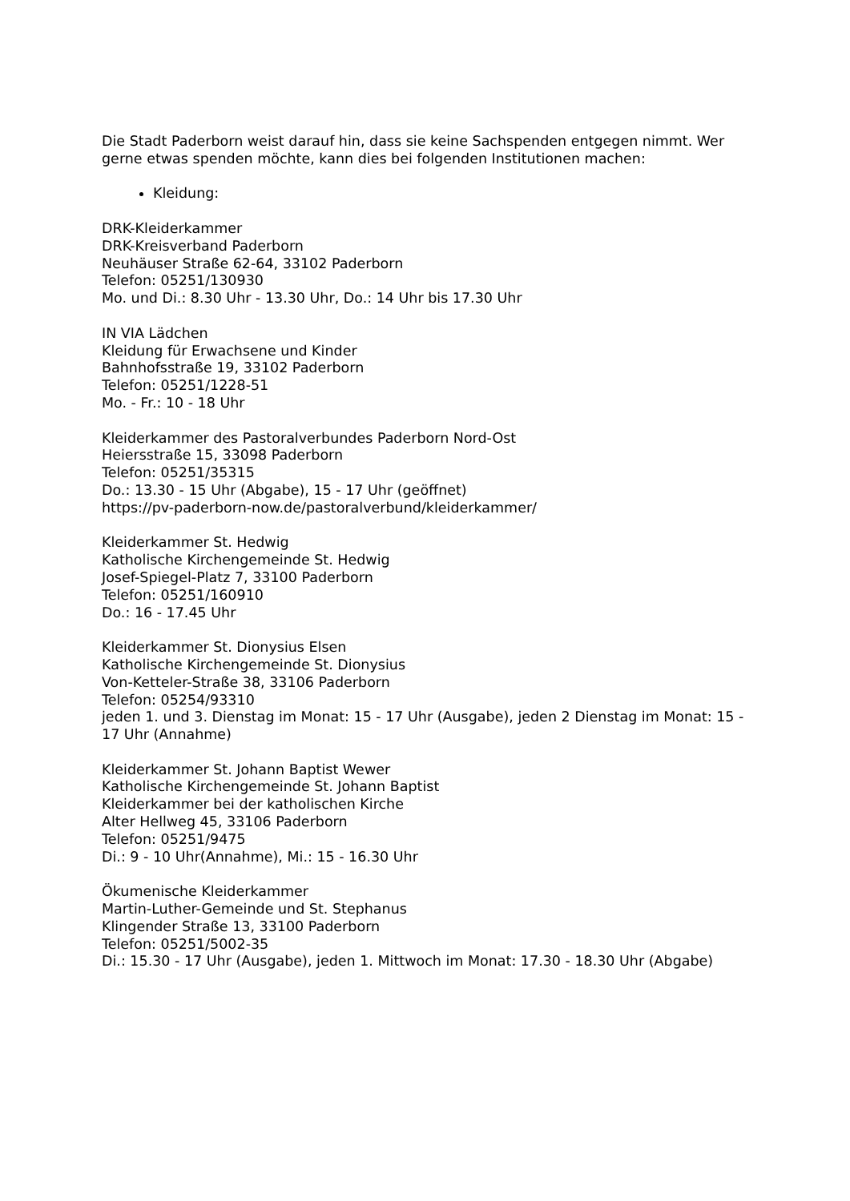Die Stadt Paderborn weist darauf hin, dass sie keine Sachspenden entgegen nimmt. Wer gerne etwas spenden möchte, kann dies bei folgenden Institutionen machen:
Kleidung:
DRK-Kleiderkammer
DRK-Kreisverband Paderborn
Neuhäuser Straße 62-64, 33102 Paderborn
Telefon: 05251/130930
Mo. und Di.: 8.30 Uhr - 13.30 Uhr, Do.: 14 Uhr bis 17.30 Uhr
IN VIA Lädchen
Kleidung für Erwachsene und Kinder
Bahnhofsstraße 19, 33102 Paderborn
Telefon: 05251/1228-51
Mo. - Fr.: 10 - 18 Uhr
Kleiderkammer des Pastoralverbundes Paderborn Nord-Ost
Heiersstraße 15, 33098 Paderborn
Telefon: 05251/35315
Do.: 13.30 - 15 Uhr (Abgabe), 15 - 17 Uhr (geöffnet)
https://pv-paderborn-now.de/pastoralverbund/kleiderkammer/
Kleiderkammer St. Hedwig
Katholische Kirchengemeinde St. Hedwig
Josef-Spiegel-Platz 7, 33100 Paderborn
Telefon: 05251/160910
Do.: 16 - 17.45 Uhr
Kleiderkammer St. Dionysius Elsen
Katholische Kirchengemeinde St. Dionysius
Von-Ketteler-Straße 38, 33106 Paderborn
Telefon: 05254/93310
jeden 1. und 3. Dienstag im Monat: 15 - 17 Uhr (Ausgabe), jeden 2 Dienstag im Monat: 15 - 17 Uhr (Annahme)
Kleiderkammer St. Johann Baptist Wewer
Katholische Kirchengemeinde St. Johann Baptist
Kleiderkammer bei der katholischen Kirche
Alter Hellweg 45, 33106 Paderborn
Telefon: 05251/9475
Di.: 9 - 10 Uhr(Annahme), Mi.: 15 - 16.30 Uhr
Ökumenische Kleiderkammer
Martin-Luther-Gemeinde und St. Stephanus
Klingender Straße 13, 33100 Paderborn
Telefon: 05251/5002-35
Di.: 15.30 - 17 Uhr (Ausgabe), jeden 1. Mittwoch im Monat: 17.30 - 18.30 Uhr (Abgabe)